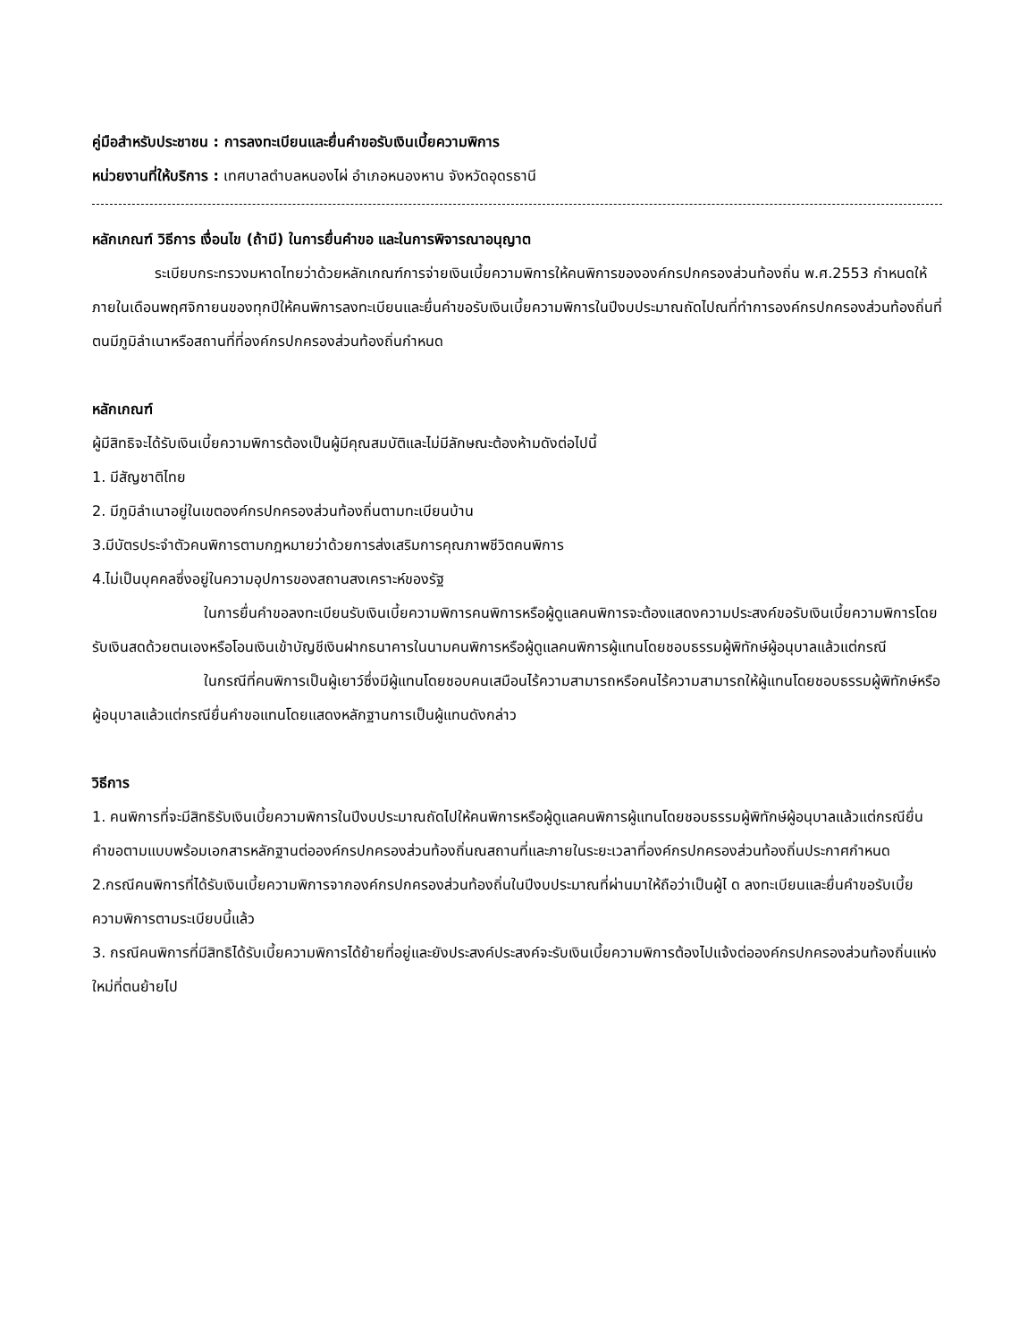คู่มือสำหรับประชาชน : การลงทะเบียนและยื่นคำขอรับเงินเบี้ยความพิการ
หน่วยงานที่ให้บริการ : เทศบาลตำบลหนองไผ่ อำเภอหนองหาน จังหวัดอุดรธานี
หลักเกณฑ์ วิธีการ เงื่อนไข (ถ้ามี) ในการยื่นคำขอ และในการพิจารณาอนุญาต
ระเบียบกระทรวงมหาดไทยว่าด้วยหลักเกณฑ์การจ่ายเงินเบี้ยความพิการให้คนพิการขององค์กรปกครองส่วนท้องถิ่น พ.ศ.2553 กำหนดให้ภายในเดือนพฤศจิกายนของทุกปีให้คนพิการลงทะเบียนและยื่นคำขอรับเงินเบี้ยความพิการในปีงบประมาณถัดไปณที่ทำการองค์กรปกครองส่วนท้องถิ่นที่ตนมีภูมิลำเนาหรือสถานที่ที่องค์กรปกครองส่วนท้องถิ่นกำหนด
หลักเกณฑ์
ผู้มีสิทธิจะได้รับเงินเบี้ยความพิการต้องเป็นผู้มีคุณสมบัติและไม่มีลักษณะต้องห้ามดังต่อไปนี้
1. มีสัญชาติไทย
2. มีภูมิลำเนาอยู่ในเขตองค์กรปกครองส่วนท้องถิ่นตามทะเบียนบ้าน
3.มีบัตรประจำตัวคนพิการตามกฎหมายว่าด้วยการส่งเสริมการคุณภาพชีวิตคนพิการ
4.ไม่เป็นบุคคลซึ่งอยู่ในความอุปการของสถานสงเคราะห์ของรัฐ
ในการยื่นคำขอลงทะเบียนรับเงินเบี้ยความพิการคนพิการหรือผู้ดูแลคนพิการจะต้องแสดงความประสงค์ขอรับเงินเบี้ยความพิการโดยรับเงินสดด้วยตนเองหรือโอนเงินเข้าบัญชีเงินฝากธนาคารในนามคนพิการหรือผู้ดูแลคนพิการผู้แทนโดยชอบธรรมผู้พิทักษ์ผู้อนุบาลแล้วแต่กรณี
ในกรณีที่คนพิการเป็นผู้เยาว์ซึ่งมีผู้แทนโดยชอบคนเสมือนไร้ความสามารถหรือคนไร้ความสามารถให้ผู้แทนโดยชอบธรรมผู้พิทักษ์หรือผู้อนุบาลแล้วแต่กรณียื่นคำขอแทนโดยแสดงหลักฐานการเป็นผู้แทนดังกล่าว
วิธีการ
1. คนพิการที่จะมีสิทธิรับเงินเบี้ยความพิการในปีงบประมาณถัดไปให้คนพิการหรือผู้ดูแลคนพิการผู้แทนโดยชอบธรรมผู้พิทักษ์ผู้อนุบาลแล้วแต่กรณียื่นคำขอตามแบบพร้อมเอกสารหลักฐานต่อองค์กรปกครองส่วนท้องถิ่นณสถานที่และภายในระยะเวลาที่องค์กรปกครองส่วนท้องถิ่นประกาศกำหนด
2.กรณีคนพิการที่ได้รับเงินเบี้ยความพิการจากองค์กรปกครองส่วนท้องถิ่นในปีงบประมาณที่ผ่านมาให้ถือว่าเป็นผู้ไ ด ลงทะเบียนและยื่นคำขอรับเบี้ยความพิการตามระเบียบนี้แล้ว
3. กรณีคนพิการที่มีสิทธิได้รับเบี้ยความพิการได้ย้ายที่อยู่และยังประสงค์ประสงค์จะรับเงินเบี้ยความพิการต้องไปแจ้งต่อองค์กรปกครองส่วนท้องถิ่นแห่งใหม่ที่ตนย้ายไป